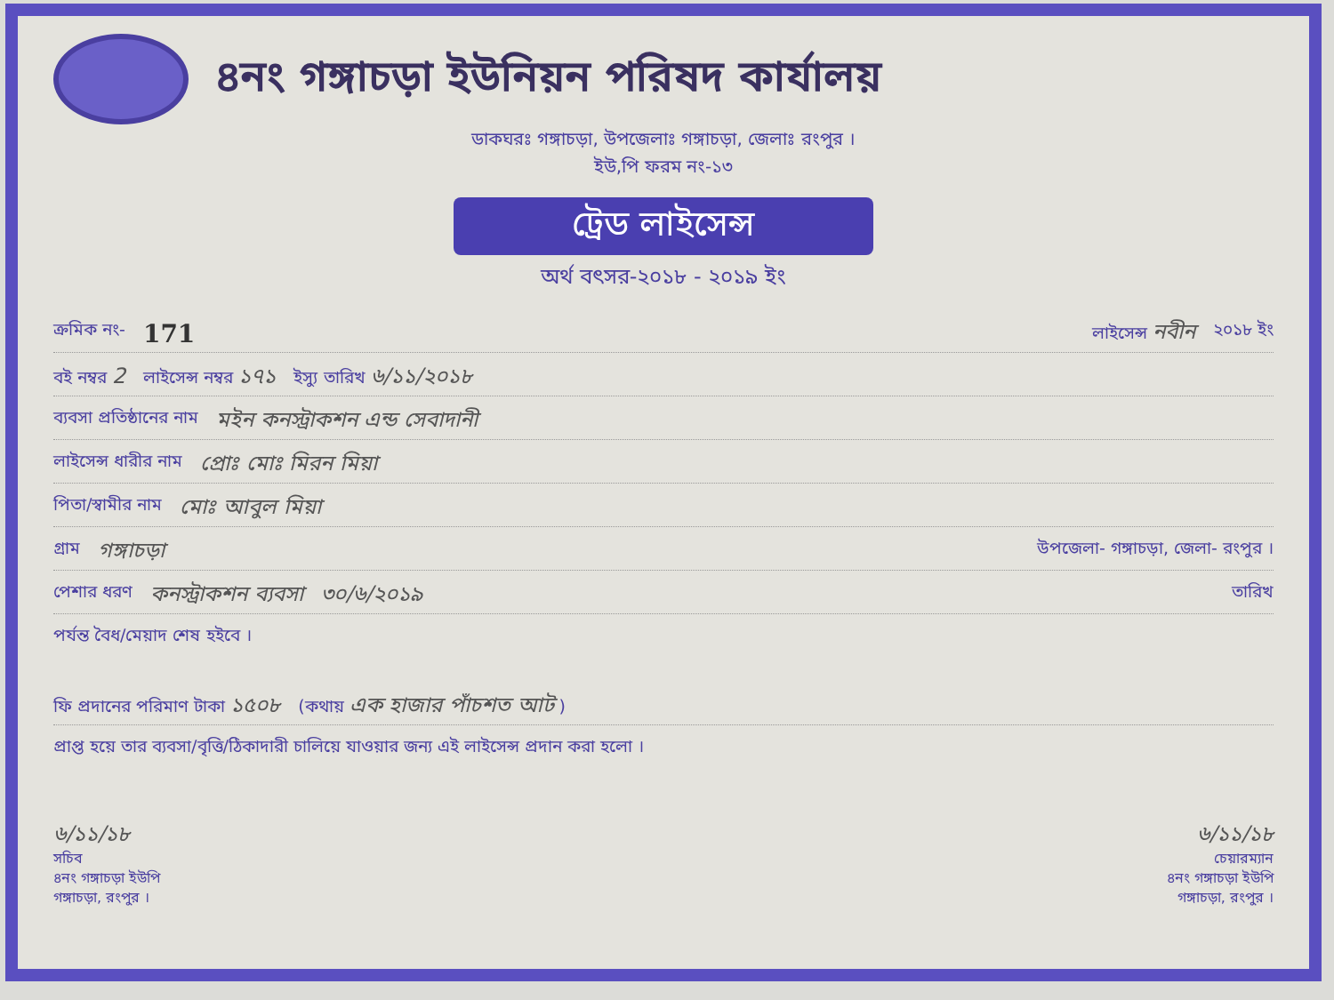৪নং গঙ্গাচড়া ইউনিয়ন পরিষদ কার্যালয়
ডাকঘরঃ গঙ্গাচড়া, উপজেলাঃ গঙ্গাচড়া, জেলাঃ রংপুর ।
ইউ,পি ফরম নং-১৩
ট্রেড লাইসেন্স
অর্থ বৎসর-২০১৮ - ২০১৯ ইং
ক্রমিক নং- 171 লাইসেন্স নবীন ২০১৮ ইং
বই নম্বর 2 লাইসেন্স নম্বর ১৭১ ইস্যু তারিখ ৬/১১/২০১৮
ব্যবসা প্রতিষ্ঠানের নাম মইন কনস্ট্রাকশন এন্ড সেবাদানী
লাইসেন্স ধারীর নাম প্রোঃ মোঃ মিরন মিয়া
পিতা/স্বামীর নাম মোঃ আবুল মিয়া
গ্রাম গঙ্গাচড়া উপজেলা- গঙ্গাচড়া, জেলা- রংপুর ।
পেশার ধরণ কনস্ট্রাকশন ব্যবসা ৩০/৬/২০১৯ তারিখ
পর্যন্ত বৈধ/মেয়াদ শেষ হইবে ।
ফি প্রদানের পরিমাণ টাকা ১৫০৮ (কথায় এক হাজার পাঁচশত আট )
প্রাপ্ত হয়ে তার ব্যবসা/বৃত্তি/ঠিকাদারী চালিয়ে যাওয়ার জন্য এই লাইসেন্স প্রদান করা হলো ।
৬/১১/১৮
সচিব
৪নং গঙ্গাচড়া ইউপি
গঙ্গাচড়া, রংপুর ।
৬/১১/১৮
চেয়ারম্যান
৪নং গঙ্গাচড়া ইউপি
গঙ্গাচড়া, রংপুর ।